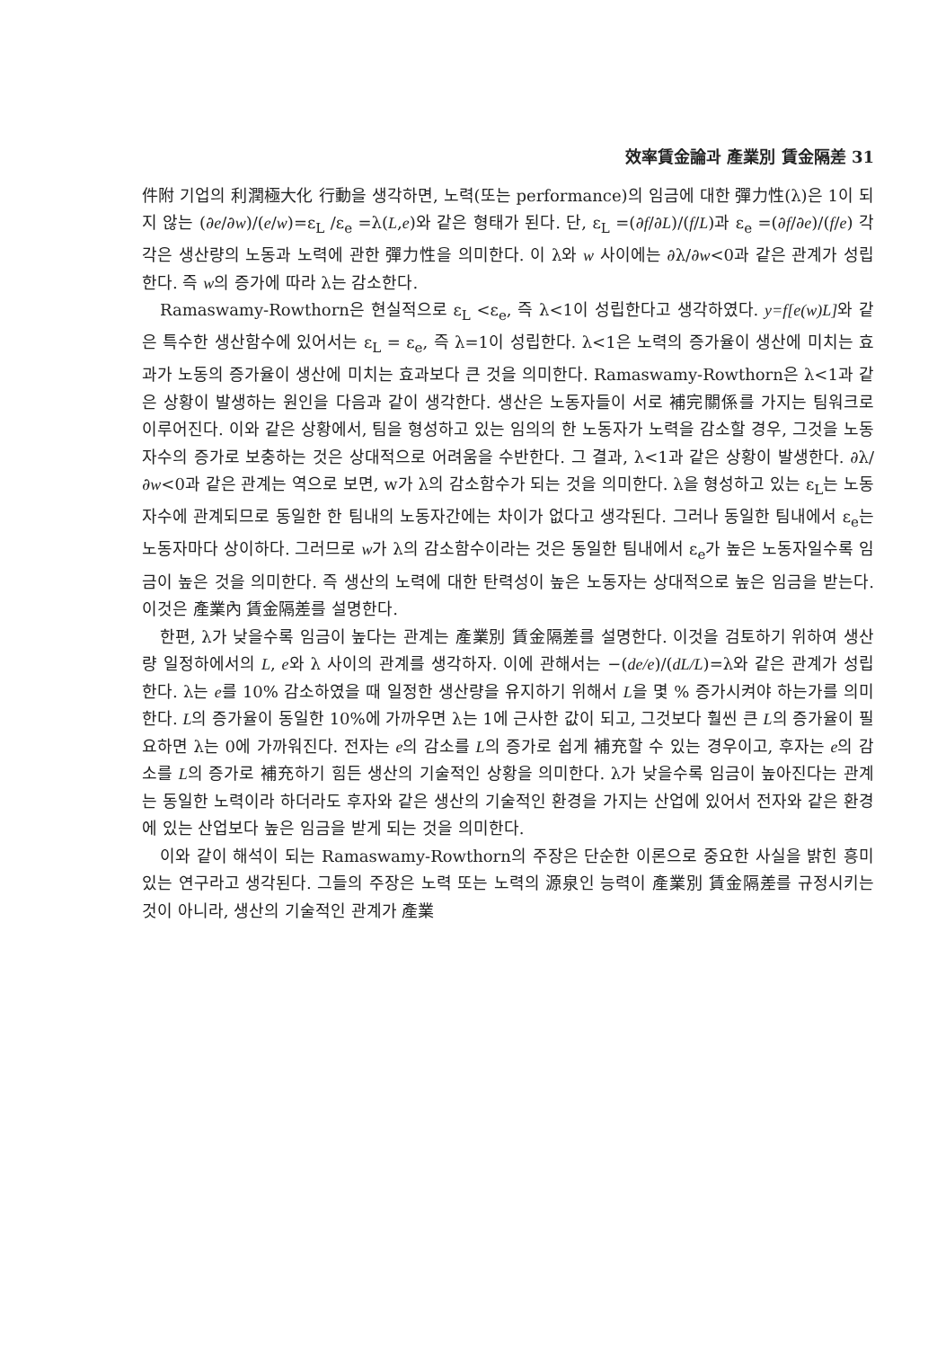效率賃金論과 產業別 賃金隔差 31
件附 기업의 利潤極大化 行動을 생각하면, 노력(또는 performance)의 임금에 대한 彈力性(λ)은 1이 되지 않는 (∂e/∂w)/(e/w)=ε<sub>L</sub> /ε<sub>e</sub> =λ(L,e)와 같은 형태가 된다. 단, ε<sub>L</sub> =(∂f/∂L)/(f/L)과 ε<sub>e</sub> =(∂f/∂e)/(f/e) 각각은 생산량의 노동과 노력에 관한 彈力性을 의미한다. 이 λ와 w 사이에는 ∂λ/∂w<0과 같은 관계가 성립한다. 즉 w의 증가에 따라 λ는 감소한다.
Ramaswamy-Rowthorn은 현실적으로 ε<sub>L</sub> <ε<sub>e</sub>, 즉 λ<1이 성립한다고 생각하였다. y=f[e(w)L] 와 같은 특수한 생산함수에 있어서는 ε<sub>L</sub> = ε<sub>e</sub>, 즉 λ=1이 성립한다. λ<1은 노력의 증가율이 생산에 미치는 효과가 노동의 증가율이 생산에 미치는 효과보다 큰 것을 의미한다. Ramaswamy-Rowthorn은 λ<1과 같은 상황이 발생하는 원인을 다음과 같이 생각한다. 생산은 노동자들이 서로 補完關係를 가지는 팀워크로 이루어진다. 이와 같은 상황에서, 팀을 형성하고 있는 임의의 한 노동자가 노력을 감소할 경우, 그것을 노동자수의 증가로 보충하는 것은 상대적으로 어려움을 수반한다. 그 결과, λ<1과 같은 상황이 발생한다. ∂λ/∂w<0과 같은 관계는 역으로 보면, w가 λ의 감소함수가 되는 것을 의미한다. λ을 형성하고 있는 ε<sub>L</sub>는 노동자수에 관계되므로 동일한 한 팀내의 노동자간에는 차이가 없다고 생각된다. 그러나 동일한 팀내에서 ε<sub>e</sub>는 노동자마다 상이하다. 그러므로 w가 λ의 감소함수이라는 것은 동일한 팀내에서 ε<sub>e</sub>가 높은 노동자일수록 임금이 높은 것을 의미한다. 즉 생산의 노력에 대한 탄력성이 높은 노동자는 상대적으로 높은 임금을 받는다. 이것은 產業內 賃金隔差를 설명한다.
한편, λ가 낮을수록 임금이 높다는 관계는 產業別 賃金隔差를 설명한다. 이것을 검토하기 위하여 생산량 일정하에서의 L, e와 λ 사이의 관계를 생각하자. 이에 관해서는 −(de/e)/(dL/L)=λ와 같은 관계가 성립한다. λ는 e를 10% 감소하였을 때 일정한 생산량을 유지하기 위해서 L을 몇 % 증가시켜야 하는가를 의미한다. L의 증가율이 동일한 10%에 가까우면 λ는 1에 근사한 값이 되고, 그것보다 훨씬 큰 L의 증가율이 필요하면 λ는 0에 가까워진다. 전자는 e의 감소를 L의 증가로 쉽게 補充할 수 있는 경우이고, 후자는 e의 감소를 L의 증가로 補充하기 힘든 생산의 기술적인 상황을 의미한다. λ가 낮을수록 임금이 높아진다는 관계는 동일한 노력이라 하더라도 후자와 같은 생산의 기술적인 환경을 가지는 산업에 있어서 전자와 같은 환경에 있는 산업보다 높은 임금을 받게 되는 것을 의미한다.
이와 같이 해석이 되는 Ramaswamy-Rowthorn의 주장은 단순한 이론으로 중요한 사실을 밝힌 흥미있는 연구라고 생각된다. 그들의 주장은 노력 또는 노력의 源泉인 능력이 產業別 賃金隔差를 규정시키는 것이 아니라, 생산의 기술적인 관계가 產業